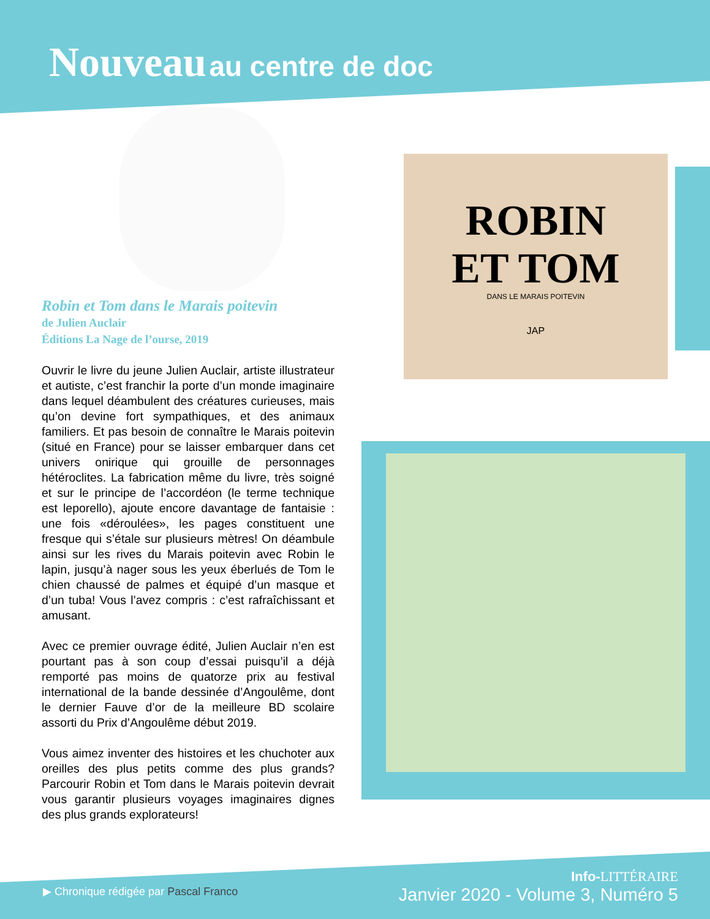Nouveau au centre de doc
Robin et Tom dans le Marais poitevin
de Julien Auclair
Éditions La Nage de l’ourse, 2019
Ouvrir le livre du jeune Julien Auclair, artiste illustrateur et autiste, c’est franchir la porte d’un monde imaginaire dans lequel déambulent des créatures curieuses, mais qu’on devine fort sympathiques, et des animaux familiers. Et pas besoin de connaître le Marais poitevin (situé en France) pour se laisser embarquer dans cet univers onirique qui grouille de personnages hétéroclites. La fabrication même du livre, très soigné et sur le principe de l’accordéon (le terme technique est leporello), ajoute encore davantage de fantaisie : une fois «déroulées», les pages constituent une fresque qui s’étale sur plusieurs mètres! On déambule ainsi sur les rives du Marais poitevin avec Robin le lapin, jusqu’à nager sous les yeux éberlués de Tom le chien chaussé de palmes et équipé d’un masque et d’un tuba! Vous l’avez compris : c’est rafraîchissant et amusant.
Avec ce premier ouvrage édité, Julien Auclair n’en est pourtant pas à son coup d’essai puisqu’il a déjà remporté pas moins de quatorze prix au festival international de la bande dessinée d’Angoulême, dont le dernier Fauve d’or de la meilleure BD scolaire assorti du Prix d’Angoulême début 2019.
Vous aimez inventer des histoires et les chuchoter aux oreilles des plus petits comme des plus grands? Parcourir Robin et Tom dans le Marais poitevin devrait vous garantir plusieurs voyages imaginaires dignes des plus grands explorateurs!
ROBIN
ET TOM
DANS LE MARAIS POITEVIN
JAP
▶ Chronique rédigée par Pascal Franco
Info-LITTÉRAIRE
Janvier 2020 - Volume 3, Numéro 5